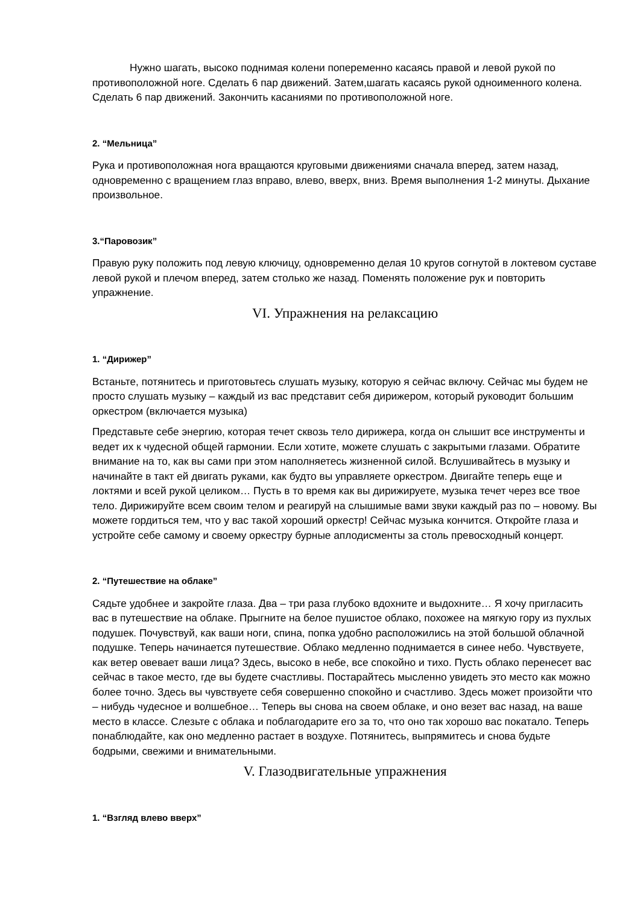Нужно шагать, высоко поднимая колени попеременно касаясь правой и левой рукой по противоположной ноге. Сделать 6 пар движений. Затем,шагать касаясь рукой одноименного колена. Сделать 6 пар движений. Закончить касаниями по противоположной ноге.
2. “Мельница”
Рука и противоположная нога вращаются круговыми движениями сначала вперед, затем назад, одновременно с вращением глаз вправо, влево, вверх, вниз. Время выполнения 1-2 минуты. Дыхание произвольное.
3.“Паровозик”
Правую руку положить под левую ключицу, одновременно делая 10 кругов согнутой в локтевом суставе левой рукой и плечом вперед, затем столько же назад. Поменять положение рук и повторить упражнение.
VI. Упражнения на релаксацию
1. “Дирижер”
Встаньте, потянитесь и приготовьтесь слушать музыку, которую я сейчас включу. Сейчас мы будем не просто слушать музыку – каждый из вас представит себя дирижером, который руководит большим оркестром (включается музыка)
Представьте себе энергию, которая течет сквозь тело дирижера, когда он слышит все инструменты и ведет их к чудесной общей гармонии. Если хотите, можете слушать с закрытыми глазами. Обратите внимание на то, как вы сами при этом наполняетесь жизненной силой. Вслушивайтесь в музыку и начинайте в такт ей двигать руками, как будто вы управляете оркестром. Двигайте теперь еще и локтями и всей рукой целиком… Пусть в то время как вы дирижируете, музыка течет через все твое тело. Дирижируйте всем своим телом и реагируй на слышимые вами звуки каждый раз по – новому. Вы можете гордиться тем, что у вас такой хороший оркестр! Сейчас музыка кончится. Откройте глаза и устройте себе самому и своему оркестру бурные аплодисменты за столь превосходный концерт.
2. “Путешествие на облаке”
Сядьте удобнее и закройте глаза. Два – три раза глубоко вдохните и выдохните… Я хочу пригласить вас в путешествие на облаке. Прыгните на белое пушистое облако, похожее на мягкую гору из пухлых подушек. Почувствуй, как ваши ноги, спина, попка удобно расположились на этой большой облачной подушке. Теперь начинается путешествие. Облако медленно поднимается в синее небо. Чувствуете, как ветер овевает ваши лица? Здесь, высоко в небе, все спокойно и тихо. Пусть облако перенесет вас сейчас в такое место, где вы будете счастливы. Постарайтесь мысленно увидеть это место как можно более точно. Здесь вы чувствуете себя совершенно спокойно и счастливо. Здесь может произойти что – нибудь чудесное и волшебное… Теперь вы снова на своем облаке, и оно везет вас назад, на ваше место в классе. Слезьте с облака и поблагодарите его за то, что оно так хорошо вас покатало. Теперь понаблюдайте, как оно медленно растает в воздухе. Потянитесь, выпрямитесь и снова будьте бодрыми, свежими и внимательными.
V. Глазодвигательные упражнения
1. “Взгляд влево вверх”